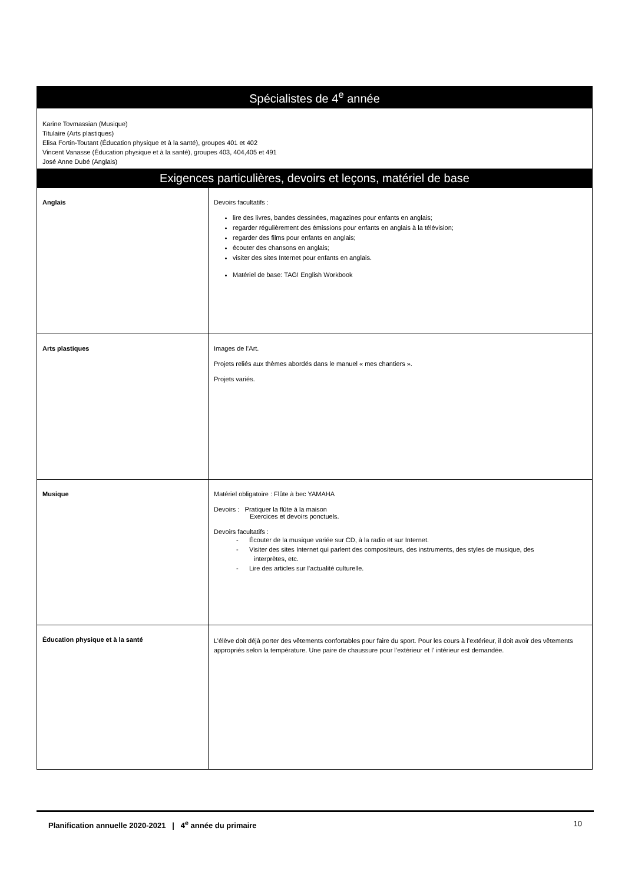| Spécialistes de 4<sup>e</sup> année | |
| --- | --- |
| Karine Tovmassian (Musique) Titulaire (Arts plastiques) Elisa Fortin-Toutant (Éducation physique et à la santé), groupes 401 et 402 Vincent Vanasse (Éducation physique et à la santé), groupes 403, 404,405 et 491 José Anne Dubé (Anglais) | |
| Exigences particulières, devoirs et leçons, matériel de base | |
| Anglais | Devoirs facultatifs : lire des livres, bandes dessinées, magazines pour enfants en anglais; regarder régulièrement des émissions pour enfants en anglais à la télévision; regarder des films pour enfants en anglais; écouter des chansons en anglais; visiter des sites Internet pour enfants en anglais. Matériel de base: TAG! English Workbook |
| Arts plastiques | Images de l’Art. Projets reliés aux thèmes abordés dans le manuel « mes chantiers ». Projets variés. |
| Musique | Matériel obligatoire : Flûte à bec YAMAHA Devoirs : Pratiquer la flûte à la maison Exercices et devoirs ponctuels. Devoirs facultatifs : - Écouter de la musique variée sur CD, à la radio et sur Internet. - Visiter des sites Internet qui parlent des compositeurs, des instruments, des styles de musique, des interprètes, etc. - Lire des articles sur l’actualité culturelle. |
| Éducation physique et à la santé | L’élève doit déjà porter des vêtements confortables pour faire du sport. Pour les cours à l’extérieur, il doit avoir des vêtements appropriés selon la température. Une paire de chaussure pour l’extérieur et l’ intérieur est demandée. |
Planification annuelle 2020-2021 | 4<sup>e</sup> année du primaire 10